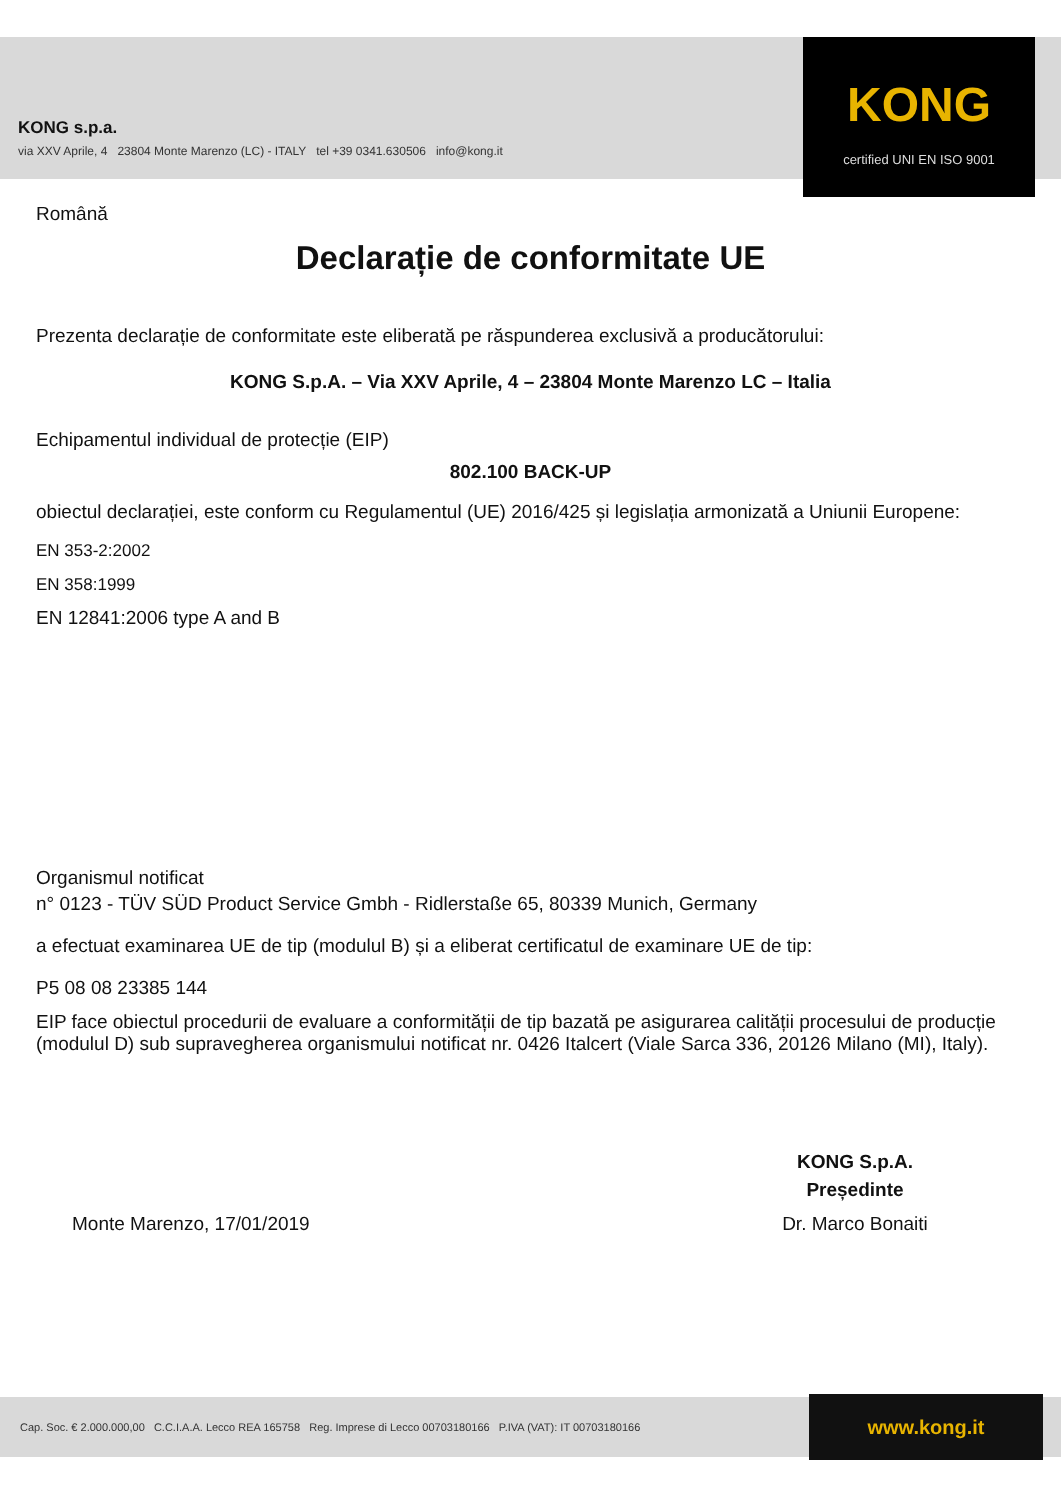KONG
certified UNI EN ISO 9001
KONG s.p.a.
via XXV Aprile, 4 23804 Monte Marenzo (LC) - ITALY tel +39 0341.630506 info@kong.it
Română
Declarație de conformitate UE
Prezenta declarație de conformitate este eliberată pe răspunderea exclusivă a producătorului:
KONG S.p.A. – Via XXV Aprile, 4 – 23804 Monte Marenzo LC – Italia
Echipamentul individual de protecție (EIP)
802.100 BACK-UP
obiectul declarației, este conform cu Regulamentul (UE) 2016/425 și legislația armonizată a Uniunii Europene:
EN 353-2:2002
EN 358:1999
EN 12841:2006 type A and B
Organismul notificat
n° 0123 - TÜV SÜD Product Service Gmbh - Ridlerstaße 65, 80339 Munich, Germany
a efectuat examinarea UE de tip (modulul B) și a eliberat certificatul de examinare UE de tip:
P5 08 08 23385 144
EIP face obiectul procedurii de evaluare a conformității de tip bazată pe asigurarea calității procesului de producție (modulul D) sub supravegherea organismului notificat nr. 0426 Italcert (Viale Sarca 336, 20126 Milano (MI), Italy).
Monte Marenzo, 17/01/2019
KONG S.p.A.
Președinte
Dr. Marco Bonaiti
Cap. Soc. € 2.000.000,00 C.C.I.A.A. Lecco REA 165758 Reg. Imprese di Lecco 00703180166 P.IVA (VAT): IT 00703180166
www.kong.it